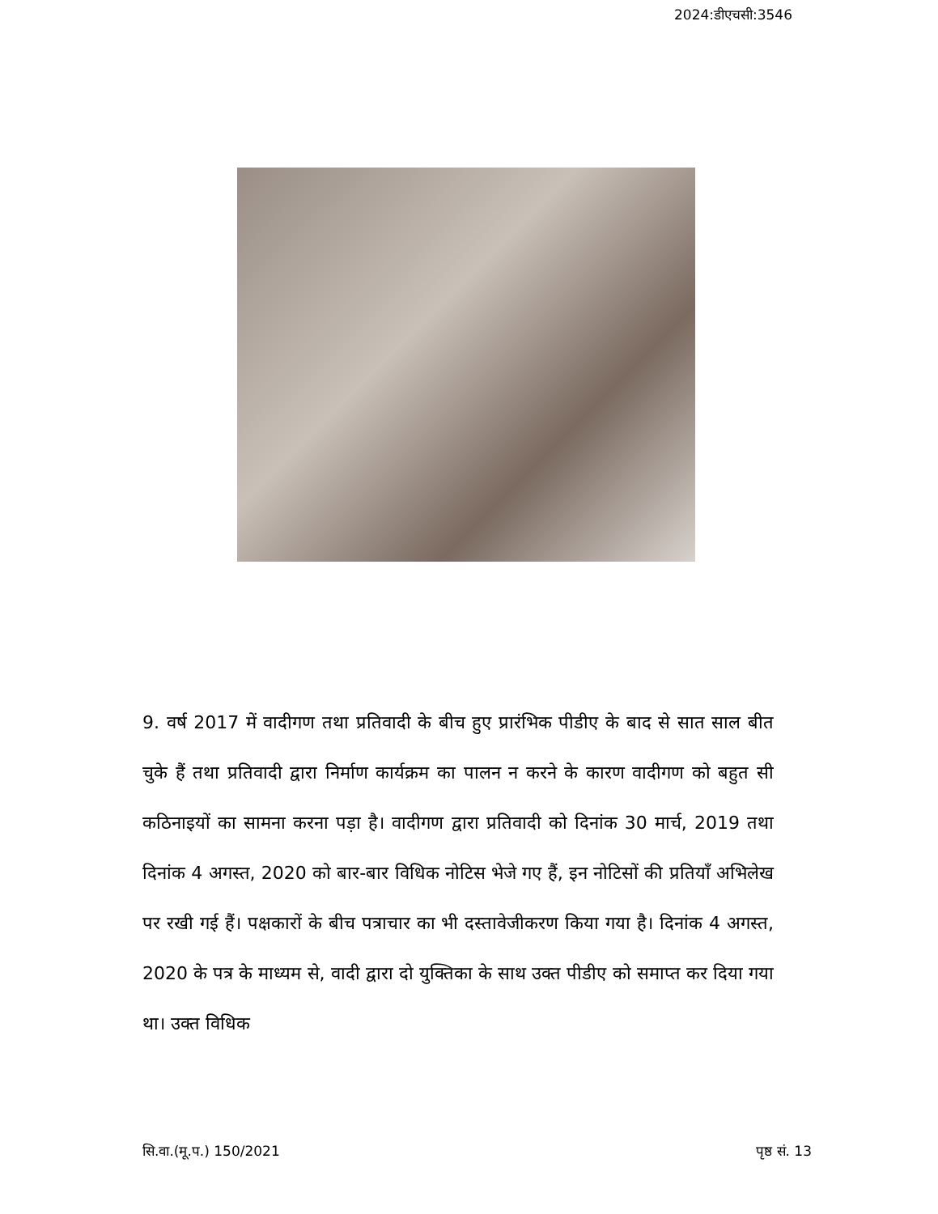2024:डीएचसी:3546
9. वर्ष 2017 में वादीगण तथा प्रतिवादी के बीच हुए प्रारंभिक पीडीए के बाद से सात साल बीत चुके हैं तथा प्रतिवादी द्वारा निर्माण कार्यक्रम का पालन न करने के कारण वादीगण को बहुत सी कठिनाइयों का सामना करना पड़ा है। वादीगण द्वारा प्रतिवादी को दिनांक 30 मार्च, 2019 तथा दिनांक 4 अगस्त, 2020 को बार-बार विधिक नोटिस भेजे गए हैं, इन नोटिसों की प्रतियाँ अभिलेख पर रखी गई हैं। पक्षकारों के बीच पत्राचार का भी दस्तावेजीकरण किया गया है। दिनांक 4 अगस्त, 2020 के पत्र के माध्यम से, वादी द्वारा दो युक्तिका के साथ उक्त पीडीए को समाप्त कर दिया गया था। उक्त विधिक
सि.वा.(मू.प.) 150/2021 पृष्ठ सं. 13